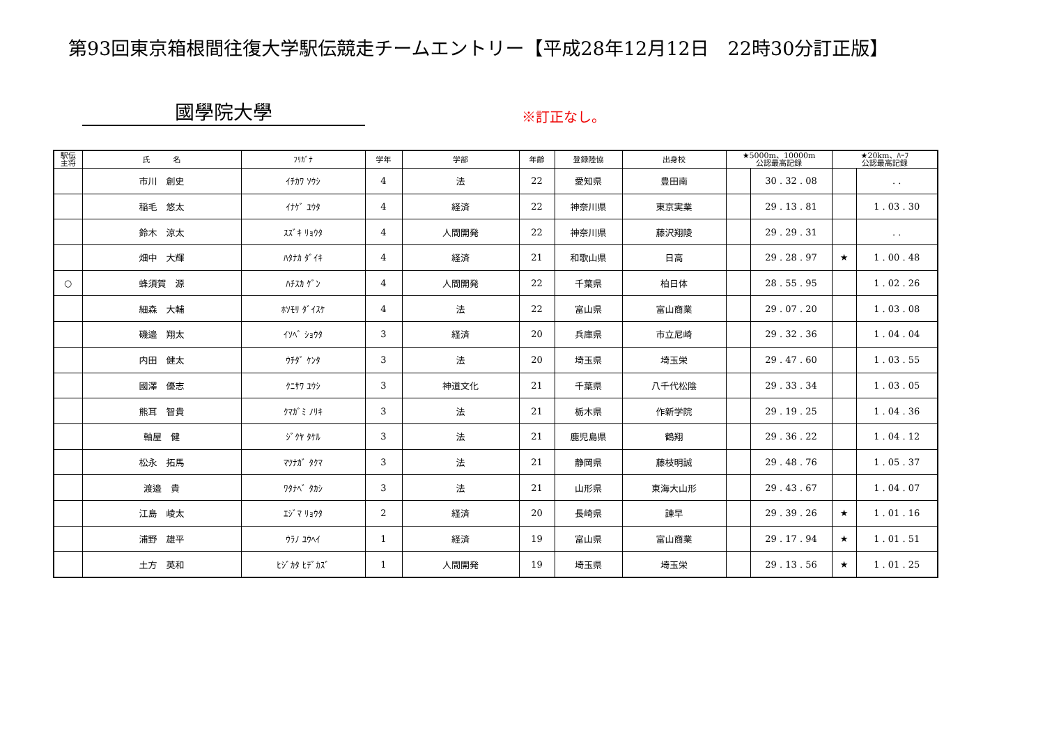第93回東京箱根間往復大学駅伝競走チームエントリー【平成28年12月12日　22時30分訂正版】
國學院大學
※訂正なし。
| 駅伝 主将 | 氏 名 | ﾌﾘｶﾞﾅ | 学年 | 学部 | 年齢 | 登録陸協 | 出身校 | ★5000m、10000m 公認最高記録 | | ★20km、ﾊｰﾌ 公認最高記録 | |
| --- | --- | --- | --- | --- | --- | --- | --- | --- | --- | --- | --- |
| | 市川 創史 | ｲﾁｶﾜ ｿｳｼ | 4 | 法 | 22 | 愛知県 | 豊田南 | | 30 . 32 . 08 | | . . |
| | 稲毛 悠太 | ｲﾅｹﾞ ﾕｳﾀ | 4 | 経済 | 22 | 神奈川県 | 東京実業 | | 29 . 13 . 81 | | 1 . 03 . 30 |
| | 鈴木 涼太 | ｽｽﾞｷ ﾘｮｳﾀ | 4 | 人間開発 | 22 | 神奈川県 | 藤沢翔陵 | | 29 . 29 . 31 | | . . |
| | 畑中 大輝 | ﾊﾀﾅｶ ﾀﾞｲｷ | 4 | 経済 | 21 | 和歌山県 | 日高 | | 29 . 28 . 97 | ★ | 1 . 00 . 48 |
| ○ | 蜂須賀 源 | ﾊﾁｽｶ ｹﾞﾝ | 4 | 人間開発 | 22 | 千葉県 | 柏日体 | | 28 . 55 . 95 | | 1 . 02 . 26 |
| | 細森 大輔 | ﾎｿﾓﾘ ﾀﾞｲｽｹ | 4 | 法 | 22 | 富山県 | 富山商業 | | 29 . 07 . 20 | | 1 . 03 . 08 |
| | 磯邉 翔太 | ｲｿﾍﾞ ｼｮｳﾀ | 3 | 経済 | 20 | 兵庫県 | 市立尼崎 | | 29 . 32 . 36 | | 1 . 04 . 04 |
| | 内田 健太 | ｳﾁﾀﾞ ｹﾝﾀ | 3 | 法 | 20 | 埼玉県 | 埼玉栄 | | 29 . 47 . 60 | | 1 . 03 . 55 |
| | 國澤 優志 | ｸﾆｻﾜ ﾕｳｼ | 3 | 神道文化 | 21 | 千葉県 | 八千代松陰 | | 29 . 33 . 34 | | 1 . 03 . 05 |
| | 熊耳 智貴 | ｸﾏｶﾞﾐ ﾉﾘｷ | 3 | 法 | 21 | 栃木県 | 作新学院 | | 29 . 19 . 25 | | 1 . 04 . 36 |
| | 軸屋 健 | ｼﾞｸﾔ ﾀｹﾙ | 3 | 法 | 21 | 鹿児島県 | 鶴翔 | | 29 . 36 . 22 | | 1 . 04 . 12 |
| | 松永 拓馬 | ﾏﾂﾅｶﾞ ﾀｸﾏ | 3 | 法 | 21 | 静岡県 | 藤枝明誠 | | 29 . 48 . 76 | | 1 . 05 . 37 |
| | 渡邉 貴 | ﾜﾀﾅﾍﾞ ﾀｶｼ | 3 | 法 | 21 | 山形県 | 東海大山形 | | 29 . 43 . 67 | | 1 . 04 . 07 |
| | 江島 崚太 | ｴｼﾞﾏ ﾘｮｳﾀ | 2 | 経済 | 20 | 長崎県 | 諫早 | | 29 . 39 . 26 | ★ | 1 . 01 . 16 |
| | 浦野 雄平 | ｳﾗﾉ ﾕｳﾍｲ | 1 | 経済 | 19 | 富山県 | 富山商業 | | 29 . 17 . 94 | ★ | 1 . 01 . 51 |
| | 土方 英和 | ﾋｼﾞｶﾀ ﾋﾃﾞｶｽﾞ | 1 | 人間開発 | 19 | 埼玉県 | 埼玉栄 | | 29 . 13 . 56 | ★ | 1 . 01 . 25 |